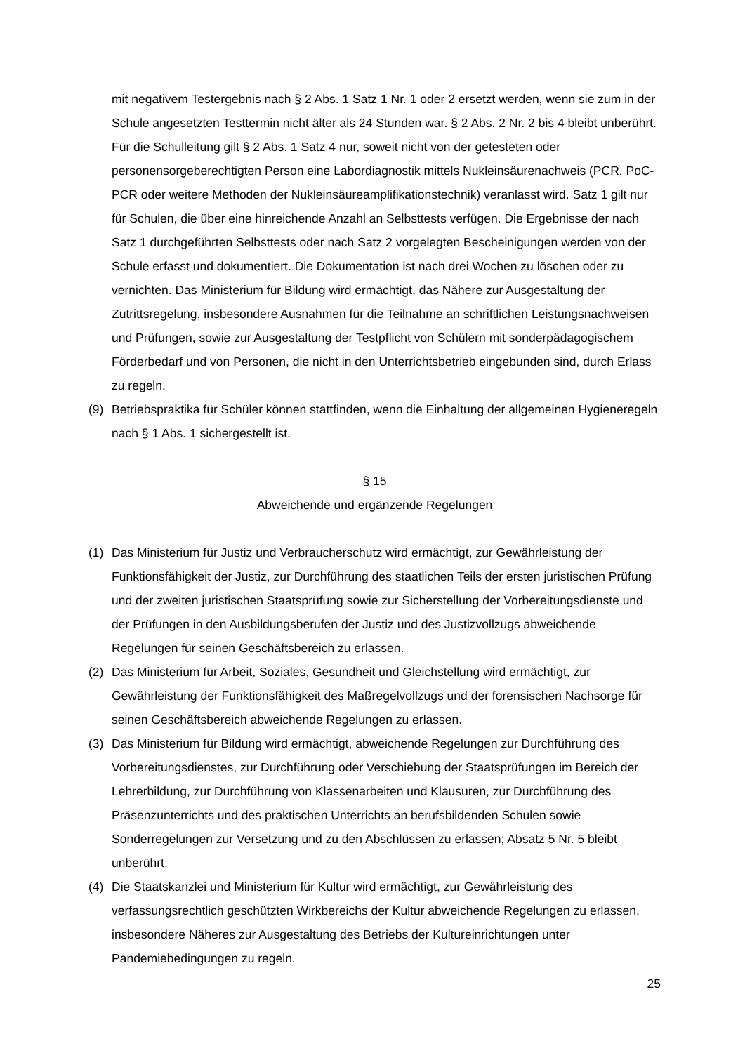mit negativem Testergebnis nach § 2 Abs. 1 Satz 1 Nr. 1 oder 2 ersetzt werden, wenn sie zum in der Schule angesetzten Testtermin nicht älter als 24 Stunden war. § 2 Abs. 2 Nr. 2 bis 4 bleibt unberührt. Für die Schulleitung gilt § 2 Abs. 1 Satz 4 nur, soweit nicht von der getesteten oder personensorgeberechtigten Person eine Labordiagnostik mittels Nukleinsäurenachweis (PCR, PoC-PCR oder weitere Methoden der Nukleinsäureamplifikationstechnik) veranlasst wird. Satz 1 gilt nur für Schulen, die über eine hinreichende Anzahl an Selbsttests verfügen. Die Ergebnisse der nach Satz 1 durchgeführten Selbsttests oder nach Satz 2 vorgelegten Bescheinigungen werden von der Schule erfasst und dokumentiert. Die Dokumentation ist nach drei Wochen zu löschen oder zu vernichten. Das Ministerium für Bildung wird ermächtigt, das Nähere zur Ausgestaltung der Zutrittsregelung, insbesondere Ausnahmen für die Teilnahme an schriftlichen Leistungsnachweisen und Prüfungen, sowie zur Ausgestaltung der Testpflicht von Schülern mit sonderpädagogischem Förderbedarf und von Personen, die nicht in den Unterrichtsbetrieb eingebunden sind, durch Erlass zu regeln.
(9) Betriebspraktika für Schüler können stattfinden, wenn die Einhaltung der allgemeinen Hygieneregeln nach § 1 Abs. 1 sichergestellt ist.
§ 15
Abweichende und ergänzende Regelungen
(1) Das Ministerium für Justiz und Verbraucherschutz wird ermächtigt, zur Gewährleistung der Funktionsfähigkeit der Justiz, zur Durchführung des staatlichen Teils der ersten juristischen Prüfung und der zweiten juristischen Staatsprüfung sowie zur Sicherstellung der Vorbereitungsdienste und der Prüfungen in den Ausbildungsberufen der Justiz und des Justizvollzugs abweichende Regelungen für seinen Geschäftsbereich zu erlassen.
(2) Das Ministerium für Arbeit, Soziales, Gesundheit und Gleichstellung wird ermächtigt, zur Gewährleistung der Funktionsfähigkeit des Maßregelvollzugs und der forensischen Nachsorge für seinen Geschäftsbereich abweichende Regelungen zu erlassen.
(3) Das Ministerium für Bildung wird ermächtigt, abweichende Regelungen zur Durchführung des Vorbereitungsdienstes, zur Durchführung oder Verschiebung der Staatsprüfungen im Bereich der Lehrerbildung, zur Durchführung von Klassenarbeiten und Klausuren, zur Durchführung des Präsenzunterrichts und des praktischen Unterrichts an berufsbildenden Schulen sowie Sonderregelungen zur Versetzung und zu den Abschlüssen zu erlassen; Absatz 5 Nr. 5 bleibt unberührt.
(4) Die Staatskanzlei und Ministerium für Kultur wird ermächtigt, zur Gewährleistung des verfassungsrechtlich geschützten Wirkbereichs der Kultur abweichende Regelungen zu erlassen, insbesondere Näheres zur Ausgestaltung des Betriebs der Kultureinrichtungen unter Pandemiebedingungen zu regeln.
25